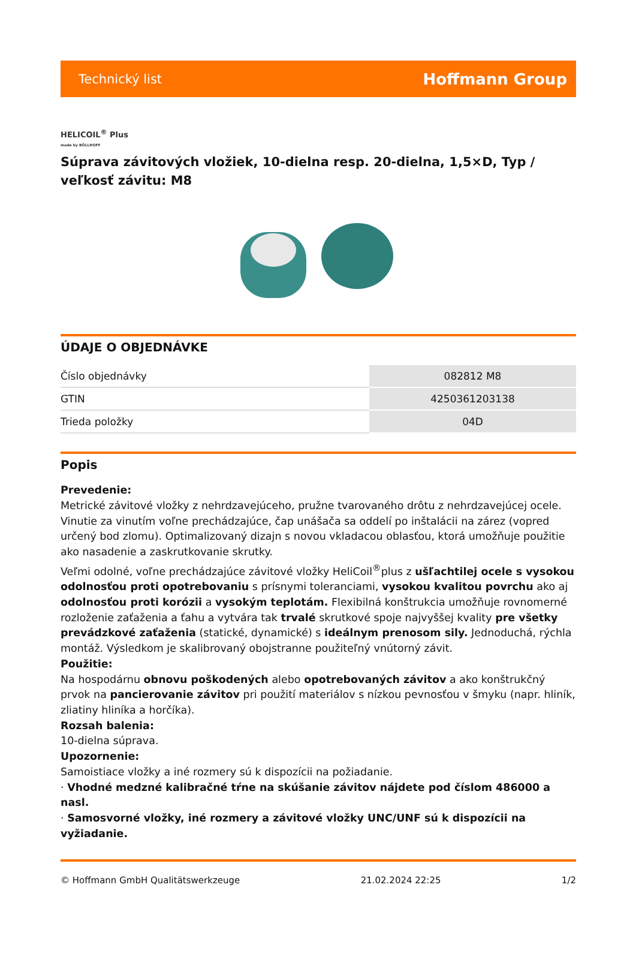Technický list Hoffmann Group
HELICOIL<sup>®</sup> Plus
made by BÖLLHOFF
Súprava závitových vložiek, 10-dielna resp. 20-dielna, 1,5×D, Typ / veľkosť závitu: M8
ÚDAJE O OBJEDNÁVKE
| Číslo objednávky | 082812 M8 |
| GTIN | 4250361203138 |
| Trieda položky | 04D |
Popis
Prevedenie:
Metrické závitové vložky z nehrdzavejúceho, pružne tvarovaného drôtu z nehrdzavejúcej ocele. Vinutie za vinutím voľne prechádzajúce, čap unášača sa oddelí po inštalácii na zárez (vopred určený bod zlomu). Optimalizovaný dizajn s novou vkladacou oblasťou, ktorá umožňuje použitie ako nasadenie a zaskrutkovanie skrutky.
Veľmi odolné, voľne prechádzajúce závitové vložky HeliCoil<sup>®</sup>plus z ušľachtilej ocele s vysokou odolnosťou proti opotrebovaniu s prísnymi toleranciami, vysokou kvalitou povrchu ako aj odolnosťou proti korózii a vysokým teplotám. Flexibilná konštrukcia umožňuje rovnomerné rozloženie zaťaženia a ťahu a vytvára tak trvalé skrutkové spoje najvyššej kvality pre všetky prevádzkové zaťaženia (statické, dynamické) s ideálnym prenosom sily. Jednoduchá, rýchla montáž. Výsledkom je skalibrovaný obojstranne použiteľný vnútorný závit.
Použitie:
Na hospodárnu obnovu poškodených alebo opotrebovaných závitov a ako konštrukčný prvok na pancierovanie závitov pri použití materiálov s nízkou pevnosťou v šmyku (napr. hliník, zliatiny hliníka a horčíka).
Rozsah balenia:
10-dielna súprava.
Upozornenie:
Samoistiace vložky a iné rozmery sú k dispozícii na požiadanie.
· Vhodné medzné kalibračné tŕne na skúšanie závitov nájdete pod číslom 486000 a nasl.
· Samosvorné vložky, iné rozmery a závitové vložky UNC/UNF sú k dispozícii na vyžiadanie.
© Hoffmann GmbH Qualitätswerkzeuge 21.02.2024 22:25 1/2